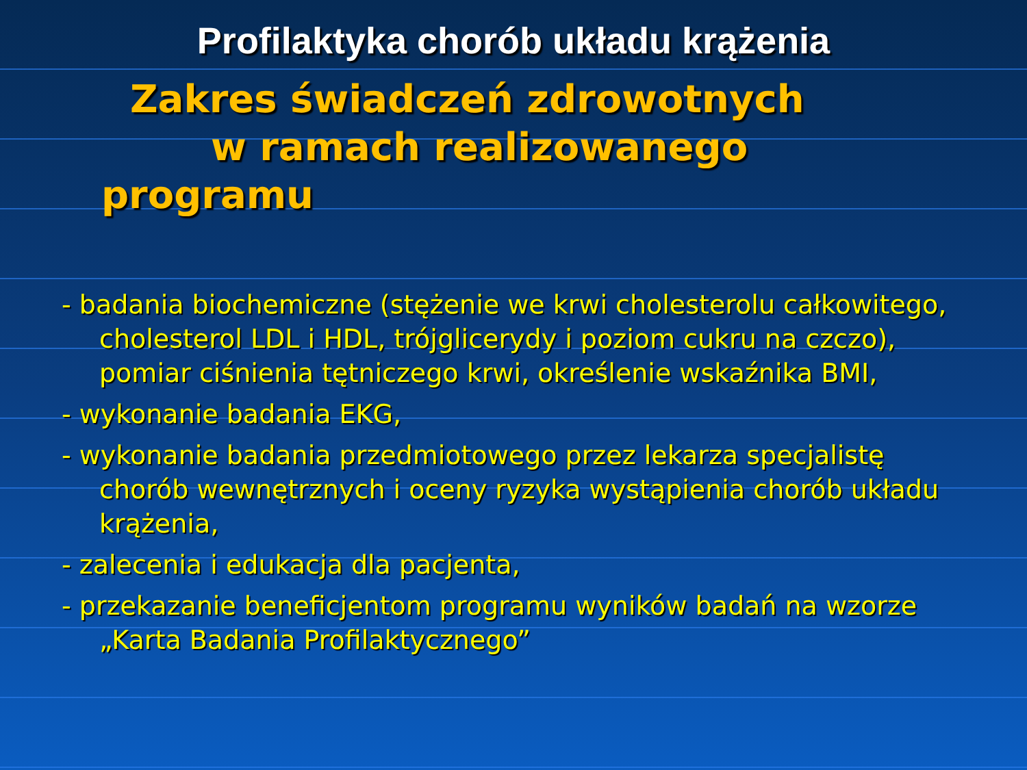Profilaktyka chorób układu krążenia
Zakres świadczeń zdrowotnych
w ramach realizowanego
programu
- badania biochemiczne (stężenie we krwi cholesterolu całkowitego, cholesterol LDL i HDL, trójglicerydy i poziom cukru na czczo), pomiar ciśnienia tętniczego krwi, określenie wskaźnika BMI,
- wykonanie badania EKG,
- wykonanie badania przedmiotowego przez lekarza specjalistę chorób wewnętrznych i oceny ryzyka wystąpienia chorób układu krążenia,
- zalecenia i edukacja dla pacjenta,
- przekazanie beneficjentom programu wyników badań na wzorze „Karta Badania Profilaktycznego”